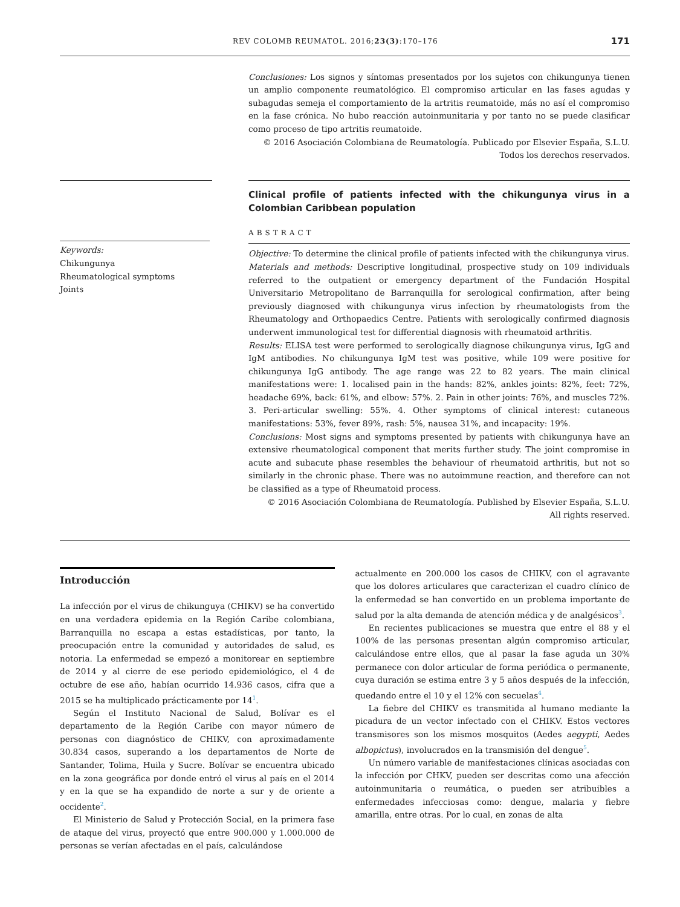REV COLOMB REUMATOL. 2016;23(3):170–176 171
Conclusiones: Los signos y síntomas presentados por los sujetos con chikungunya tienen un amplio componente reumatológico. El compromiso articular en las fases agudas y subagudas semeja el comportamiento de la artritis reumatoide, más no así el compromiso en la fase crónica. No hubo reacción autoinmunitaria y por tanto no se puede clasificar como proceso de tipo artritis reumatoide.
© 2016 Asociación Colombiana de Reumatología. Publicado por Elsevier España, S.L.U.
Todos los derechos reservados.
Clinical profile of patients infected with the chikungunya virus in a Colombian Caribbean population
ABSTRACT
Keywords:
Chikungunya
Rheumatological symptoms
Joints
Objective: To determine the clinical profile of patients infected with the chikungunya virus.
Materials and methods: Descriptive longitudinal, prospective study on 109 individuals referred to the outpatient or emergency department of the Fundación Hospital Universitario Metropolitano de Barranquilla for serological confirmation, after being previously diagnosed with chikungunya virus infection by rheumatologists from the Rheumatology and Orthopaedics Centre. Patients with serologically confirmed diagnosis underwent immunological test for differential diagnosis with rheumatoid arthritis.
Results: ELISA test were performed to serologically diagnose chikungunya virus, IgG and IgM antibodies. No chikungunya IgM test was positive, while 109 were positive for chikungunya IgG antibody. The age range was 22 to 82 years. The main clinical manifestations were: 1. localised pain in the hands: 82%, ankles joints: 82%, feet: 72%, headache 69%, back: 61%, and elbow: 57%. 2. Pain in other joints: 76%, and muscles 72%. 3. Peri-articular swelling: 55%. 4. Other symptoms of clinical interest: cutaneous manifestations: 53%, fever 89%, rash: 5%, nausea 31%, and incapacity: 19%.
Conclusions: Most signs and symptoms presented by patients with chikungunya have an extensive rheumatological component that merits further study. The joint compromise in acute and subacute phase resembles the behaviour of rheumatoid arthritis, but not so similarly in the chronic phase. There was no autoimmune reaction, and therefore can not be classified as a type of Rheumatoid process.
© 2016 Asociación Colombiana de Reumatología. Published by Elsevier España, S.L.U.
All rights reserved.
Introducción
La infección por el virus de chikunguya (CHIKV) se ha convertido en una verdadera epidemia en la Región Caribe colombiana, Barranquilla no escapa a estas estadísticas, por tanto, la preocupación entre la comunidad y autoridades de salud, es notoria. La enfermedad se empezó a monitorear en septiembre de 2014 y al cierre de ese periodo epidemiológico, el 4 de octubre de ese año, habían ocurrido 14.936 casos, cifra que a 2015 se ha multiplicado prácticamente por 14<sup>1</sup>.
Según el Instituto Nacional de Salud, Bolívar es el departamento de la Región Caribe con mayor número de personas con diagnóstico de CHIKV, con aproximadamente 30.834 casos, superando a los departamentos de Norte de Santander, Tolima, Huila y Sucre. Bolívar se encuentra ubicado en la zona geográfica por donde entró el virus al país en el 2014 y en la que se ha expandido de norte a sur y de oriente a occidente<sup>2</sup>.
El Ministerio de Salud y Protección Social, en la primera fase de ataque del virus, proyectó que entre 900.000 y 1.000.000 de personas se verían afectadas en el país, calculándose
actualmente en 200.000 los casos de CHIKV, con el agravante que los dolores articulares que caracterizan el cuadro clínico de la enfermedad se han convertido en un problema importante de salud por la alta demanda de atención médica y de analgésicos<sup>3</sup>.
En recientes publicaciones se muestra que entre el 88 y el 100% de las personas presentan algún compromiso articular, calculándose entre ellos, que al pasar la fase aguda un 30% permanece con dolor articular de forma periódica o permanente, cuya duración se estima entre 3 y 5 años después de la infección, quedando entre el 10 y el 12% con secuelas<sup>4</sup>.
La fiebre del CHIKV es transmitida al humano mediante la picadura de un vector infectado con el CHIKV. Estos vectores transmisores son los mismos mosquitos (Aedes aegypti, Aedes albopictus), involucrados en la transmisión del dengue<sup>5</sup>.
Un número variable de manifestaciones clínicas asociadas con la infección por CHKV, pueden ser descritas como una afección autoinmunitaria o reumática, o pueden ser atribuibles a enfermedades infecciosas como: dengue, malaria y fiebre amarilla, entre otras. Por lo cual, en zonas de alta